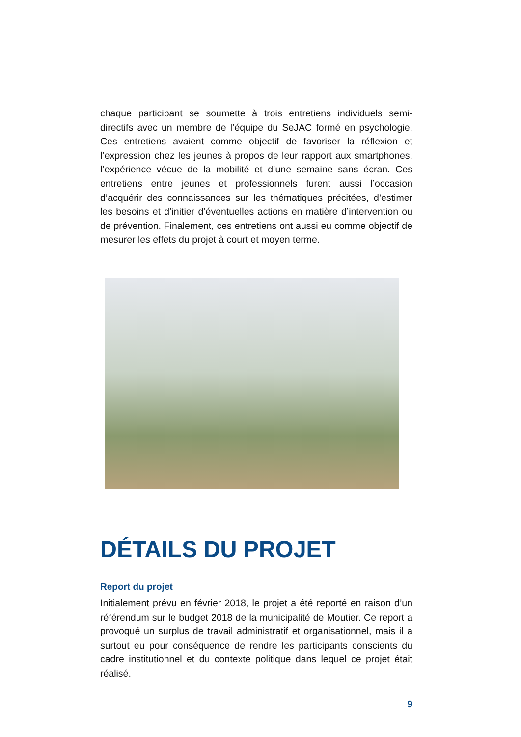chaque participant se soumette à trois entretiens individuels semi-directifs avec un membre de l’équipe du SeJAC formé en psychologie. Ces entretiens avaient comme objectif de favoriser la réflexion et l’expression chez les jeunes à propos de leur rapport aux smartphones, l’expérience vécue de la mobilité et d’une semaine sans écran. Ces entretiens entre jeunes et professionnels furent aussi l’occasion d’acquérir des connaissances sur les thématiques précitées, d’estimer les besoins et d’initier d’éventuelles actions en matière d’intervention ou de prévention. Finalement, ces entretiens ont aussi eu comme objectif de mesurer les effets du projet à court et moyen terme.
DÉTAILS DU PROJET
Report du projet
Initialement prévu en février 2018, le projet a été reporté en raison d’un référendum sur le budget 2018 de la municipalité de Moutier. Ce report a provoqué un surplus de travail administratif et organisationnel, mais il a surtout eu pour conséquence de rendre les participants conscients du cadre institutionnel et du contexte politique dans lequel ce projet était réalisé.
9